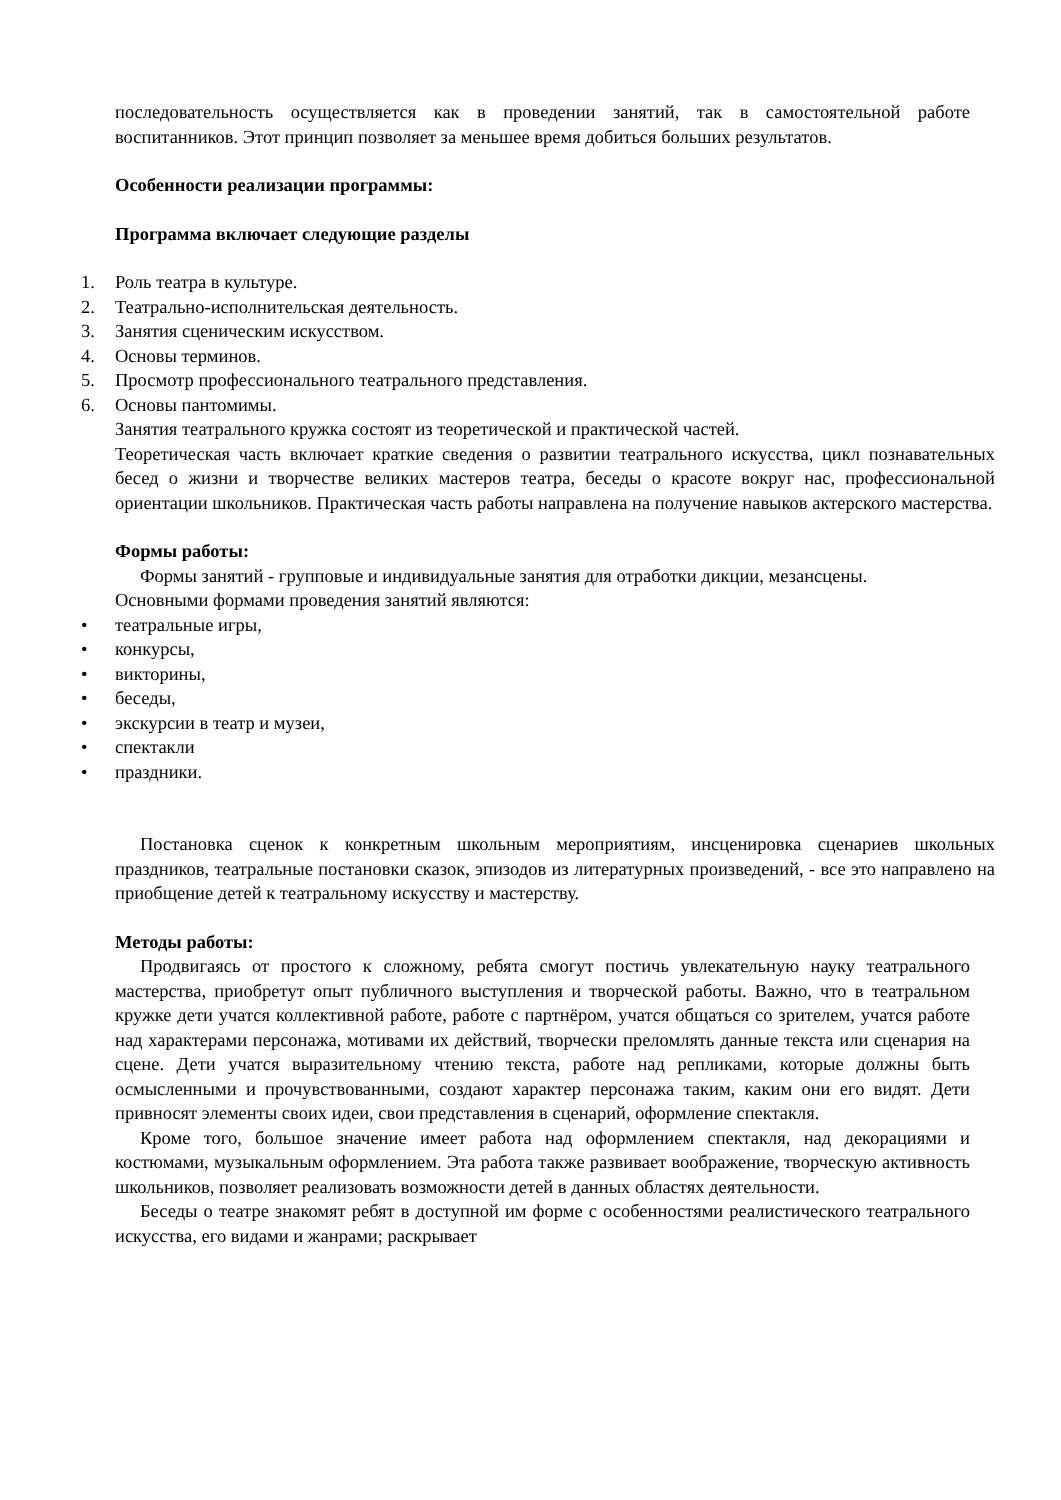последовательность осуществляется как в проведении занятий, так в самостоятельной работе воспитанников. Этот принцип позволяет за меньшее время добиться больших результатов.
Особенности реализации программы:
Программа включает следующие разделы
1. Роль театра в культуре.
2. Театрально-исполнительская деятельность.
3. Занятия сценическим искусством.
4. Основы терминов.
5. Просмотр профессионального театрального представления.
6. Основы пантомимы.
Занятия театрального кружка состоят из теоретической и практической частей.
Теоретическая часть включает краткие сведения о развитии театрального искусства, цикл познавательных бесед о жизни и творчестве великих мастеров театра, беседы о красоте вокруг нас, профессиональной ориентации школьников. Практическая часть работы направлена на получение навыков актерского мастерства.
Формы работы:
Формы занятий - групповые и индивидуальные занятия для отработки дикции, мезансцены.
Основными формами проведения занятий являются:
• театральные игры,
• конкурсы,
• викторины,
• беседы,
• экскурсии в театр и музеи,
• спектакли
• праздники.
Постановка сценок к конкретным школьным мероприятиям, инсценировка сценариев школьных праздников, театральные постановки сказок, эпизодов из литературных произведений, - все это направлено на приобщение детей к театральному искусству и мастерству.
Методы работы:
Продвигаясь от простого к сложному, ребята смогут постичь увлекательную науку театрального мастерства, приобретут опыт публичного выступления и творческой работы. Важно, что в театральном кружке дети учатся коллективной работе, работе с партнёром, учатся общаться со зрителем, учатся работе над характерами персонажа, мотивами их действий, творчески преломлять данные текста или сценария на сцене. Дети учатся выразительному чтению текста, работе над репликами, которые должны быть осмысленными и прочувствованными, создают характер персонажа таким, каким они его видят. Дети привносят элементы своих идеи, свои представления в сценарий, оформление спектакля.
Кроме того, большое значение имеет работа над оформлением спектакля, над декорациями и костюмами, музыкальным оформлением. Эта работа также развивает воображение, творческую активность школьников, позволяет реализовать возможности детей в данных областях деятельности.
Беседы о театре знакомят ребят в доступной им форме с особенностями реалистического театрального искусства, его видами и жанрами; раскрывает